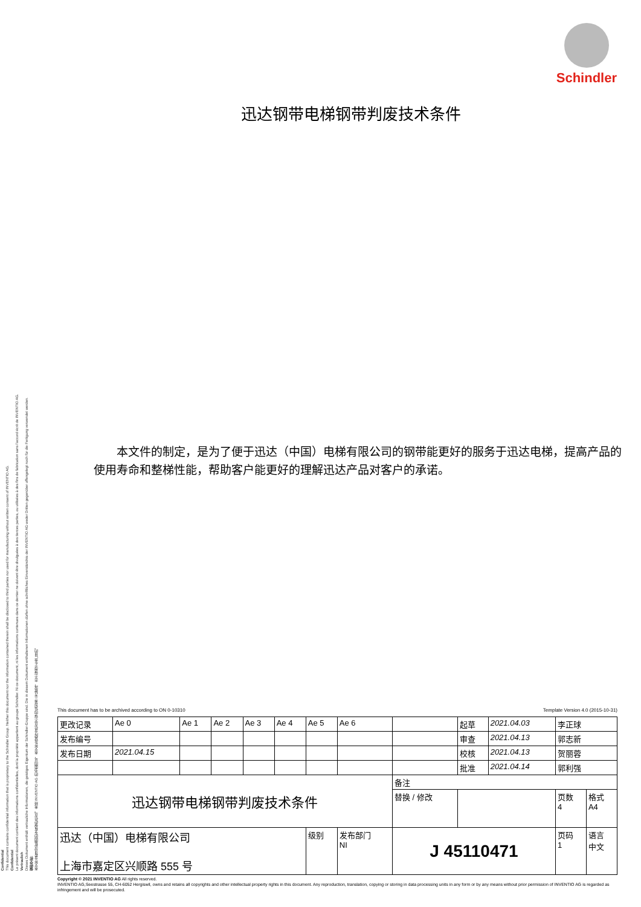Confidential
This document contains confidential information that is proprietary to the Schindler Group. Neither this document nor the information contained therein shall be disclosed to third parties nor used for manufacturing without written consent of INVENTIO AG.
Confidentiel
Le présent document contient des informations confidentielles, dont la propriété appartient au groupe Schindler. Ni ce document, ni les informations contenues dans ce dernier ne doivent être divulguées à des tierces parties, ou utilisées à des fins de fabrication sans l'accord écrit de INVENTIO AG.
Vertraulich
Dieses Dokument enthält vertrauliche Informationen, die geistiges Eigentum der Schindler-Gruppe sind. Die in diesem Dokument enthaltenen Informationen dürfen ohne schriftliches Einverständnis der INVENTIO AG weder Dritten gegenüber offengelegt noch für die Fertigung verwendet werden.
保密文件
本文件含有迅达集团的专有保密信息。未经 INVENTIO AG 的书面同意，本文件及其所含信息不得向任何第三方披露，亦不得用于生产目的。
Schindler
迅达钢带电梯钢带判废技术条件
本文件的制定，是为了便于迅达（中国）电梯有限公司的钢带能更好的服务于迅达电梯，提高产品的使用寿命和整梯性能，帮助客户能更好的理解迅达产品对客户的承诺。
This document has to be archived according to ON 0-10310 Template Version 4.0 (2015-10-31)
| 更改记录 | Ae 0 | Ae 1 | Ae 2 | Ae 3 | Ae 4 | Ae 5 | Ae 6 | | 起草 | 2021.04.03 | 李正球 | |
| 发布编号 | | | | | | | | | 审查 | 2021.04.13 | 郭志新 | |
| 发布日期 | 2021.04.15 | | | | | | | | 校核 | 2021.04.13 | 贺丽蓉 | |
| | | | | | | | | | 批准 | 2021.04.14 | 郭利强 | |
| 迅达钢带电梯钢带判废技术条件 | | | | | | | | 备注 | | | | |
| | | | | | | | | 替换 / 修改 | | | 页数 4 | 格式 A4 |
| 迅达（中国）电梯有限公司 上海市嘉定区兴顺路 555 号 | | | | | | 级别 | 发布部门 NI | J 45110471 | | | 页码 1 | 语言 中文 |
Copyright © 2021 INVENTIO AG All rights reserved.
INVENTIO AG,Seestrasse 55, CH-6052 Hergiswil, owns and retains all copyrights and other intellectual property rights in this document. Any reproduction, translation, copying or storing in data processing units in any form or by any means without prior permission of INVENTIO AG is regarded as infringement and will be prosecuted.